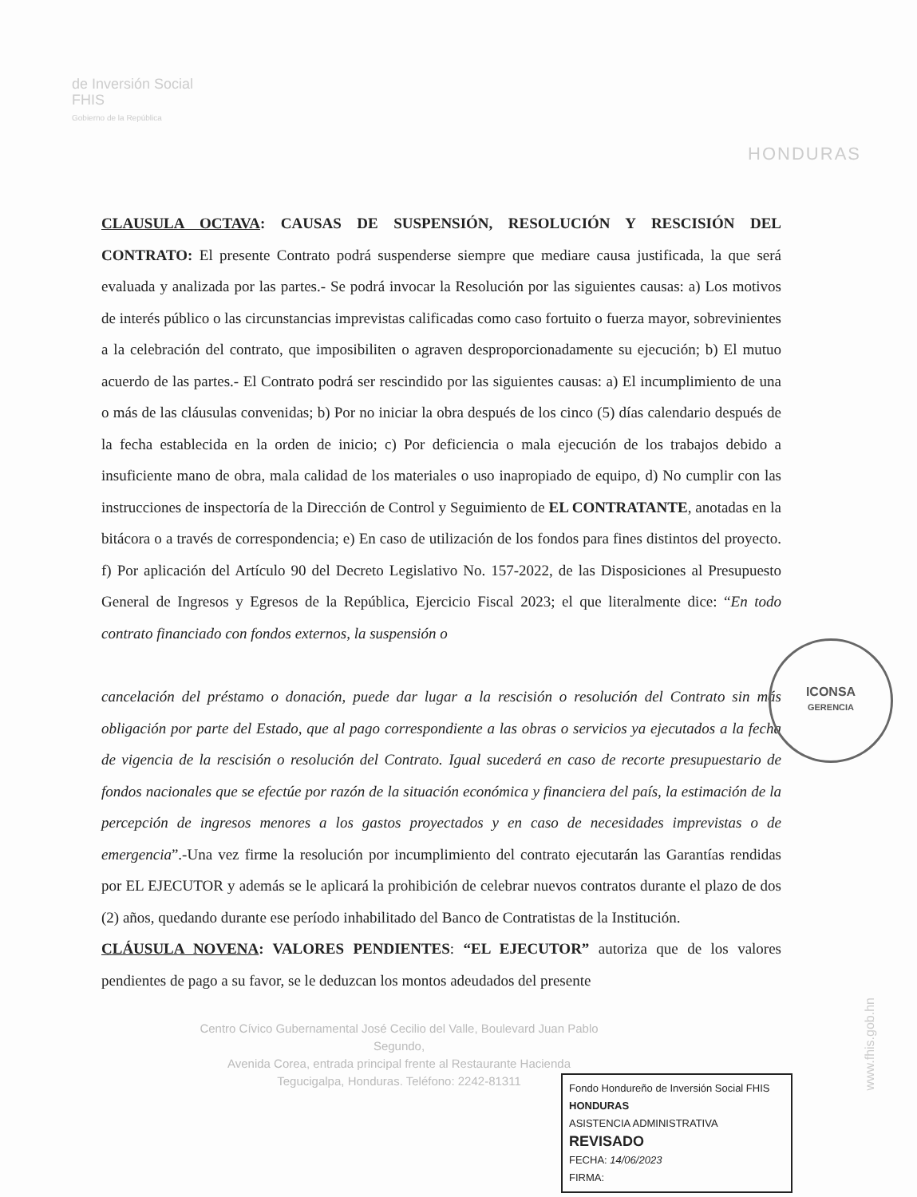de Inversión Social
FHIS
Gobierno de la República
HONDURAS
CLAUSULA OCTAVA: CAUSAS DE SUSPENSIÓN, RESOLUCIÓN Y RESCISIÓN DEL CONTRATO: El presente Contrato podrá suspenderse siempre que mediare causa justificada, la que será evaluada y analizada por las partes.- Se podrá invocar la Resolución por las siguientes causas: a) Los motivos de interés público o las circunstancias imprevistas calificadas como caso fortuito o fuerza mayor, sobrevinientes a la celebración del contrato, que imposibiliten o agraven desproporcionadamente su ejecución; b) El mutuo acuerdo de las partes.- El Contrato podrá ser rescindido por las siguientes causas: a) El incumplimiento de una o más de las cláusulas convenidas; b) Por no iniciar la obra después de los cinco (5) días calendario después de la fecha establecida en la orden de inicio; c) Por deficiencia o mala ejecución de los trabajos debido a insuficiente mano de obra, mala calidad de los materiales o uso inapropiado de equipo, d) No cumplir con las instrucciones de inspectoría de la Dirección de Control y Seguimiento de EL CONTRATANTE, anotadas en la bitácora o a través de correspondencia; e) En caso de utilización de los fondos para fines distintos del proyecto. f) Por aplicación del Artículo 90 del Decreto Legislativo No. 157-2022, de las Disposiciones al Presupuesto General de Ingresos y Egresos de la República, Ejercicio Fiscal 2023; el que literalmente dice: “En todo contrato financiado con fondos externos, la suspensión o
cancelación del préstamo o donación, puede dar lugar a la rescisión o resolución del Contrato sin más obligación por parte del Estado, que al pago correspondiente a las obras o servicios ya ejecutados a la fecha de vigencia de la rescisión o resolución del Contrato. Igual sucederá en caso de recorte presupuestario de fondos nacionales que se efectúe por razón de la situación económica y financiera del país, la estimación de la percepción de ingresos menores a los gastos proyectados y en caso de necesidades imprevistas o de emergencia”.-Una vez firme la resolución por incumplimiento del contrato ejecutarán las Garantías rendidas por EL EJECUTOR y además se le aplicará la prohibición de celebrar nuevos contratos durante el plazo de dos (2) años, quedando durante ese período inhabilitado del Banco de Contratistas de la Institución.
CLÁUSULA NOVENA: VALORES PENDIENTES: “EL EJECUTOR” autoriza que de los valores pendientes de pago a su favor, se le deduzcan los montos adeudados del presente
ICONSA
GERENCIA
Centro Cívico Gubernamental José Cecilio del Valle, Boulevard Juan Pablo Segundo,
Avenida Corea, entrada principal frente al Restaurante Hacienda
Tegucigalpa, Honduras. Teléfono: 2242-81311
Fondo Hondureño de Inversión Social FHIS HONDURAS
ASISTENCIA ADMINISTRATIVA
REVISADO
FECHA: 14/06/2023
FIRMA:
www.fhis.gob.hn